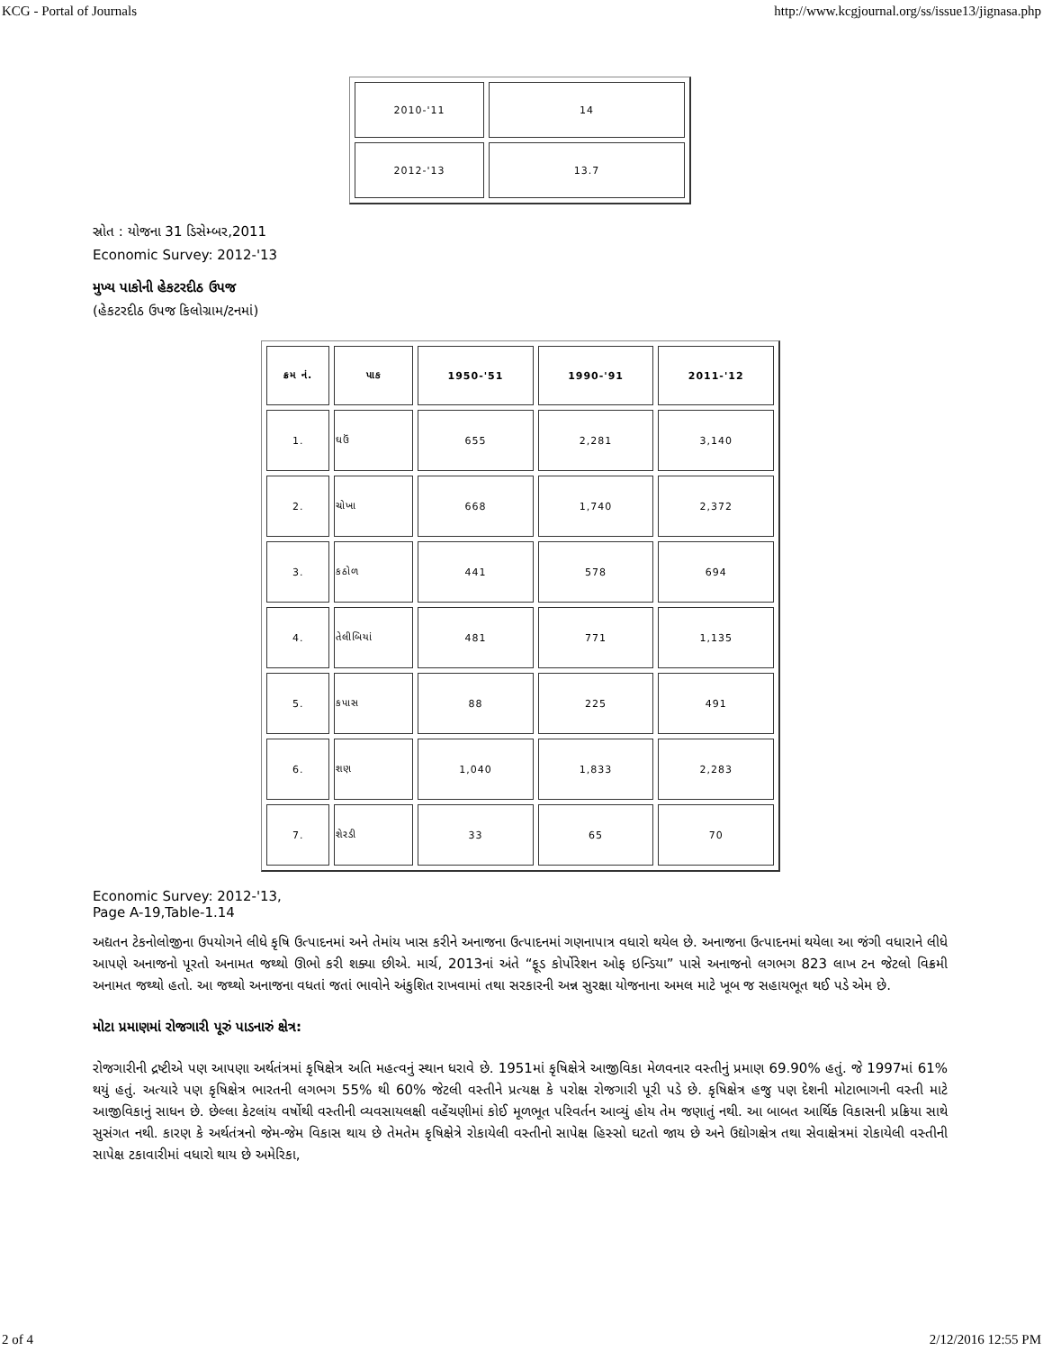KCG - Portal of Journals http://www.kcgjournal.org/ss/issue13/jignasa.php
| 2010-'11 | 14 |
| 2012-'13 | 13.7 |
સ્રોત : યોજના 31 ડિસેમ્બર,2011
Economic Survey: 2012-'13
મુખ્ય પાકોની હેકટરદીઠ ઉપજ
(હેકટરદીઠ ઉપજ કિલોગ્રામ/ટનમાં)
| ક્રમ નં. | પાક | 1950-'51 | 1990-'91 | 2011-'12 |
| --- | --- | --- | --- | --- |
| 1. | ઘઉં | 655 | 2,281 | 3,140 |
| 2. | ચોખા | 668 | 1,740 | 2,372 |
| 3. | કઠોળ | 441 | 578 | 694 |
| 4. | તેલીબિયાં | 481 | 771 | 1,135 |
| 5. | કપાસ | 88 | 225 | 491 |
| 6. | શણ | 1,040 | 1,833 | 2,283 |
| 7. | શેરડી | 33 | 65 | 70 |
Economic Survey: 2012-'13,
Page A-19,Table-1.14
અદ્યતન ટેકનોલોજીના ઉપયોગને લીધે કૃષિ ઉત્પાદનમાં અને તેમાંય ખાસ કરીને અનાજના ઉત્પાદનમાં ગણનાપાત્ર વધારો થયેલ છે. અનાજના ઉત્પાદનમાં થયેલા આ જંગી વધારાને લીધે આપણે અનાજનો પૂરતો અનામત જથ્થો ઊભો કરી શક્યા છીએ. માર્ચ, 2013નાં અંતે “ફૂડ કોર્પોરેશન ઓફ ઇન્ડિયા” પાસે અનાજનો લગભગ 823 લાખ ટન જેટલો વિક્રમી અનામત જથ્થો હતો. આ જથ્થો અનાજના વધતાં જતાં ભાવોને અંકુશિત રાખવામાં તથા સરકારની અન્ન સુરક્ષા યોજનાના અમલ માટે ખૂબ જ સહાયભૂત થઈ પડે એમ છે.
મોટા પ્રમાણમાં રોજગારી પૂરું પાડનારું ક્ષેત્ર:
રોજગારીની દ્રષ્ટીએ પણ આપણા અર્થતંત્રમાં કૃષિક્ષેત્ર અતિ મહત્વનું સ્થાન ધરાવે છે. 1951માં કૃષિક્ષેત્રે આજીવિકા મેળવનાર વસ્તીનું પ્રમાણ 69.90% હતું. જે 1997માં 61% થયું હતું. અત્યારે પણ કૃષિક્ષેત્ર ભારતની લગભગ 55% થી 60% જેટલી વસ્તીને પ્રત્યક્ષ કે પરોક્ષ રોજગારી પૂરી પડે છે. કૃષિક્ષેત્ર હજુ પણ દેશની મોટાભાગની વસ્તી માટે આજીવિકાનું સાધન છે. છેલ્લા કેટલાંય વર્ષોથી વસ્તીની વ્યવસાયલક્ષી વહેંચણીમાં કોઈ મૂળભૂત પરિવર્તન આવ્યું હોય તેમ જણાતું નથી. આ બાબત આર્થિક વિકાસની પ્રક્રિયા સાથે સુસંગત નથી. કારણ કે અર્થતંત્રનો જેમ-જેમ વિકાસ થાય છે તેમતેમ કૃષિક્ષેત્રે રોકાયેલી વસ્તીનો સાપેક્ષ હિસ્સો ઘટતો જાય છે અને ઉદ્યોગક્ષેત્ર તથા સેવાક્ષેત્રમાં રોકાયેલી વસ્તીની સાપેક્ષ ટકાવારીમાં વધારો થાય છે અમેરિકા,
2 of 4 2/12/2016 12:55 PM